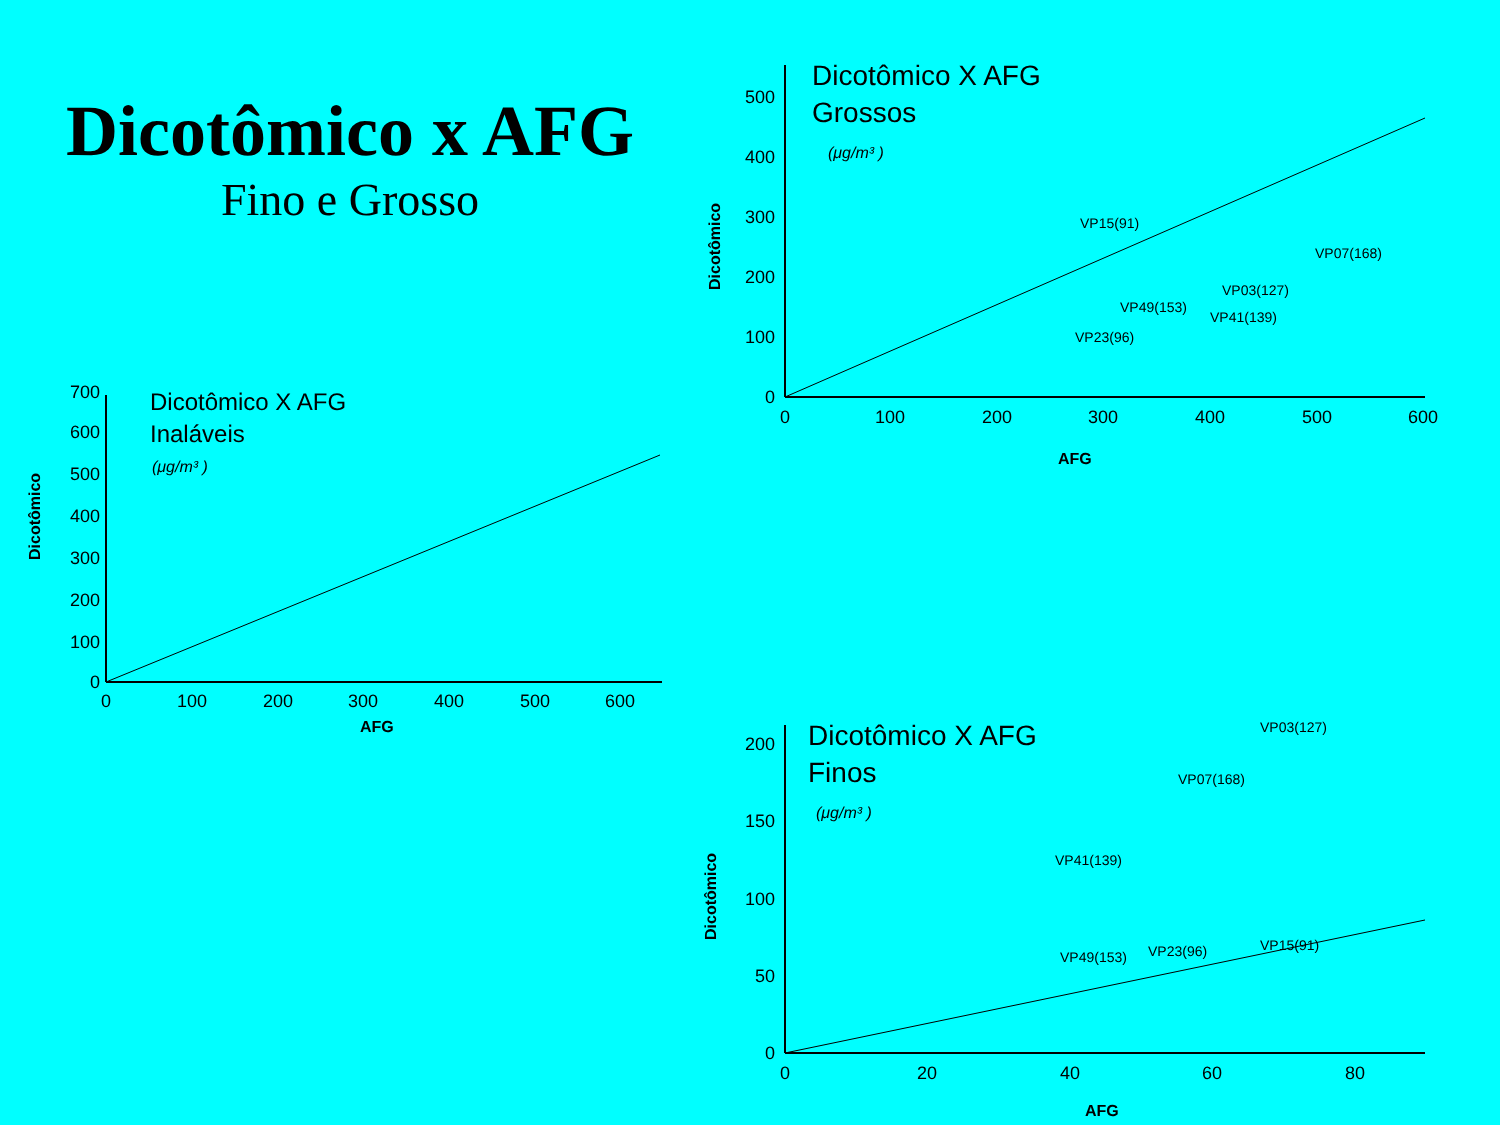Dicotômico x AFG
Fino e Grosso
Dicotômico X AFG
Inaláveis
(μg/m³ )
Dicotômico
0
100
200
300
400
500
600
700
0
100
200
300
400
500
600
AFG
Dicotômico X AFG
Grossos
(μg/m³ )
Dicotômico
0
100
200
300
400
500
0
100
200
300
400
500
600
AFG
VP15(91)
VP23(96)
VP49(153)
VP41(139)
VP03(127)
VP07(168)
Dicotômico X AFG
Finos
(μg/m³ )
Dicotômico
0
50
100
150
200
0
20
40
60
80
AFG
VP41(139)
VP07(168)
VP03(127)
VP49(153)
VP23(96)
VP15(91)